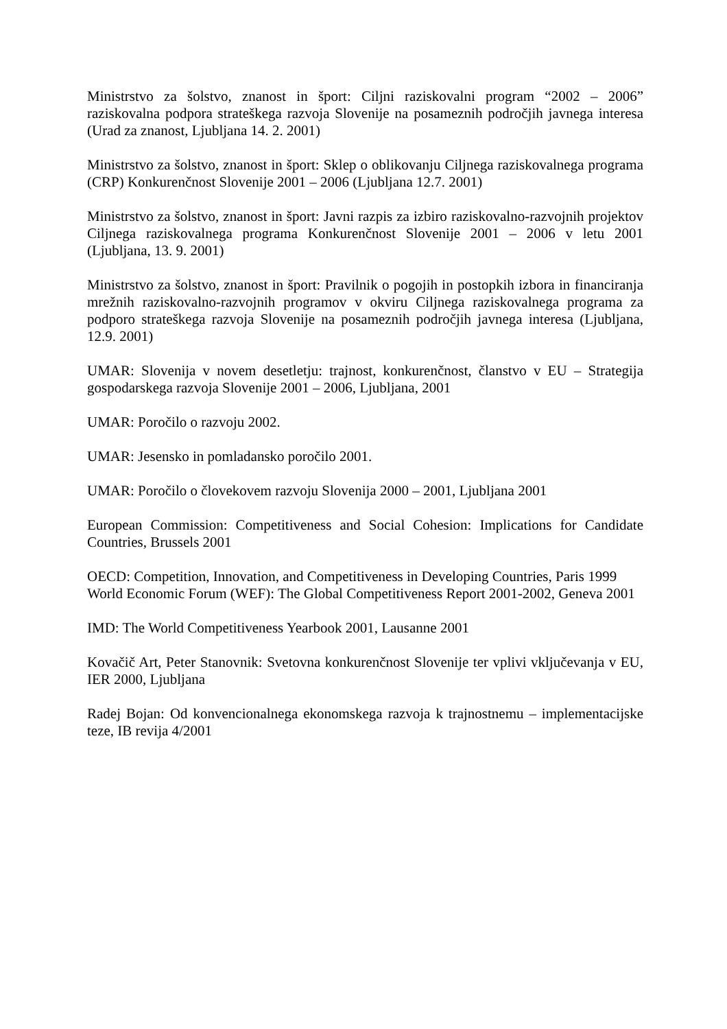Ministrstvo za šolstvo, znanost in šport: Ciljni raziskovalni program “2002 – 2006” raziskovalna podpora strateškega razvoja Slovenije na posameznih področjih javnega interesa (Urad za znanost, Ljubljana 14. 2. 2001)
Ministrstvo za šolstvo, znanost in šport: Sklep o oblikovanju Ciljnega raziskovalnega programa (CRP) Konkurenčnost Slovenije 2001 – 2006 (Ljubljana 12.7. 2001)
Ministrstvo za šolstvo, znanost in šport: Javni razpis za izbiro raziskovalno-razvojnih projektov Ciljnega raziskovalnega programa Konkurenčnost Slovenije 2001 – 2006 v letu 2001 (Ljubljana, 13. 9. 2001)
Ministrstvo za šolstvo, znanost in šport: Pravilnik o pogojih in postopkih izbora in financiranja mrežnih raziskovalno-razvojnih programov v okviru Ciljnega raziskovalnega programa za podporo strateškega razvoja Slovenije na posameznih področjih javnega interesa (Ljubljana, 12.9. 2001)
UMAR: Slovenija v novem desetletju: trajnost, konkurenčnost, članstvo v EU – Strategija gospodarskega razvoja Slovenije 2001 – 2006, Ljubljana, 2001
UMAR: Poročilo o razvoju 2002.
UMAR: Jesensko in pomladansko poročilo 2001.
UMAR: Poročilo o človekovem razvoju Slovenija 2000 – 2001, Ljubljana 2001
European Commission: Competitiveness and Social Cohesion: Implications for Candidate Countries, Brussels 2001
OECD: Competition, Innovation, and Competitiveness in Developing Countries, Paris 1999
World Economic Forum (WEF): The Global Competitiveness Report 2001-2002, Geneva 2001
IMD: The World Competitiveness Yearbook 2001, Lausanne 2001
Kovačič Art, Peter Stanovnik: Svetovna konkurenčnost Slovenije ter vplivi vključevanja v EU, IER 2000, Ljubljana
Radej Bojan: Od konvencionalnega ekonomskega razvoja k trajnostnemu – implementacijske teze, IB revija 4/2001